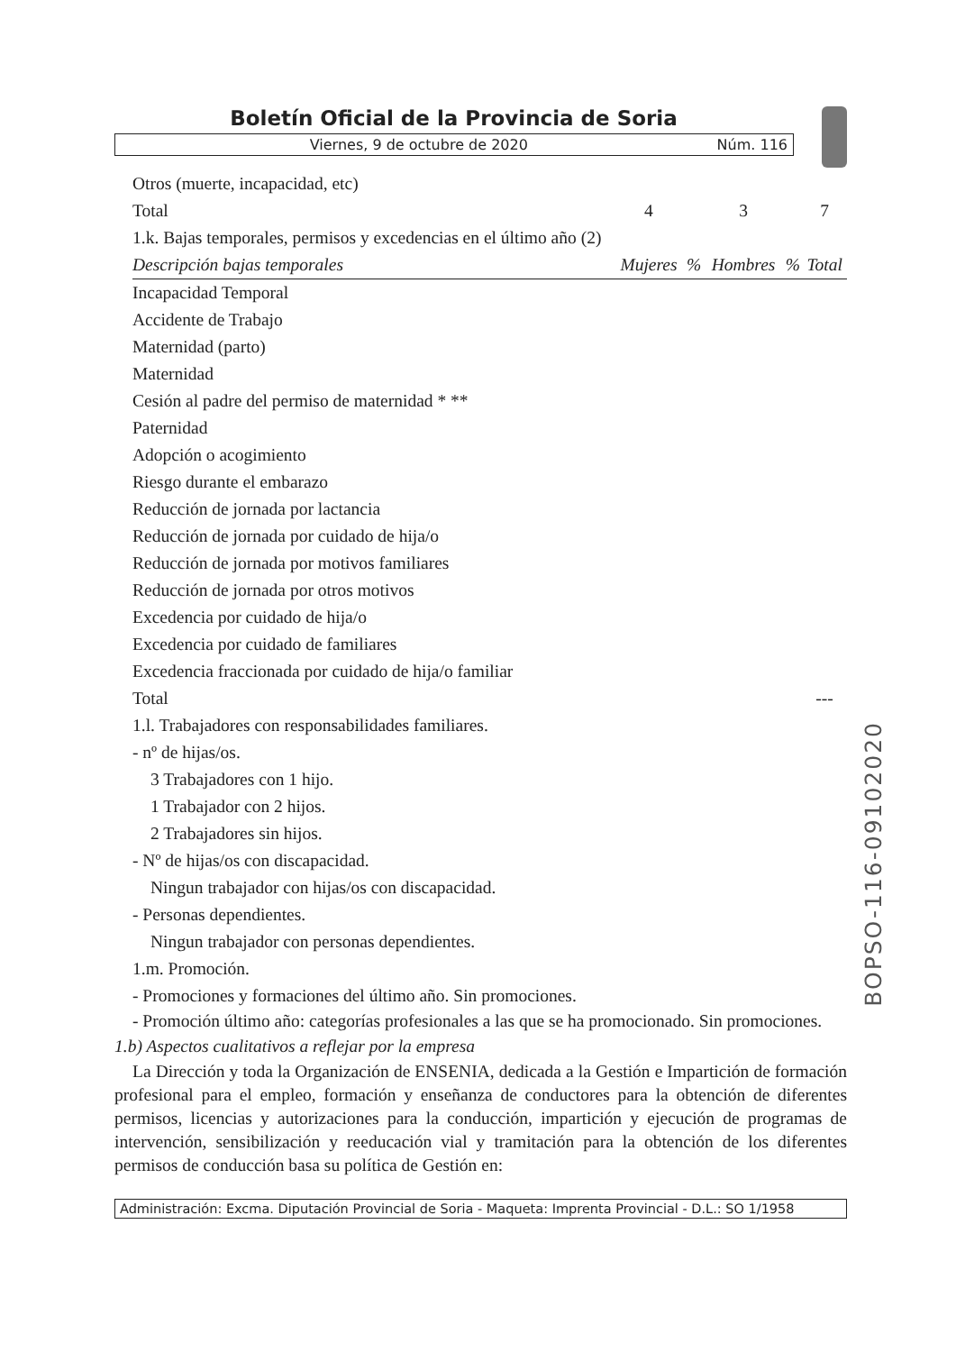Boletín Oficial de la Provincia de Soria
Viernes, 9 de octubre de 2020 Núm. 116
| Otros (muerte, incapacidad, etc) | | | | | |
| Total | 4 | | 3 | | 7 |
| 1.k. Bajas temporales, permisos y excedencias en el último año (2) | | | | | |
| Descripción bajas temporales | Mujeres | % | Hombres | % | Total |
| Incapacidad Temporal | | | | | |
| Accidente de Trabajo | | | | | |
| Maternidad (parto) | | | | | |
| Maternidad | | | | | |
| Cesión al padre del permiso de maternidad * ** | | | | | |
| Paternidad | | | | | |
| Adopción o acogimiento | | | | | |
| Riesgo durante el embarazo | | | | | |
| Reducción de jornada por lactancia | | | | | |
| Reducción de jornada por cuidado de hija/o | | | | | |
| Reducción de jornada por motivos familiares | | | | | |
| Reducción de jornada por otros motivos | | | | | |
| Excedencia por cuidado de hija/o | | | | | |
| Excedencia por cuidado de familiares | | | | | |
| Excedencia fraccionada por cuidado de hija/o familiar | | | | | |
| Total | | | | | --- |
1.l. Trabajadores con responsabilidades familiares.
- nº de hijas/os.
3 Trabajadores con 1 hijo.
1 Trabajador con 2 hijos.
2 Trabajadores sin hijos.
- Nº de hijas/os con discapacidad.
Ningun trabajador con hijas/os con discapacidad.
- Personas dependientes.
Ningun trabajador con personas dependientes.
1.m. Promoción.
- Promociones y formaciones del último año. Sin promociones.
- Promoción último año: categorías profesionales a las que se ha promocionado. Sin promociones.
1.b) Aspectos cualitativos a reflejar por la empresa
La Dirección y toda la Organización de ENSENIA, dedicada a la Gestión e Impartición de formación profesional para el empleo, formación y enseñanza de conductores para la obtención de diferentes permisos, licencias y autorizaciones para la conducción, impartición y ejecución de programas de intervención, sensibilización y reeducación vial y tramitación para la obtención de los diferentes permisos de conducción basa su política de Gestión en:
Administración: Excma. Diputación Provincial de Soria - Maqueta: Imprenta Provincial - D.L.: SO 1/1958
BOPSO-116-09102020